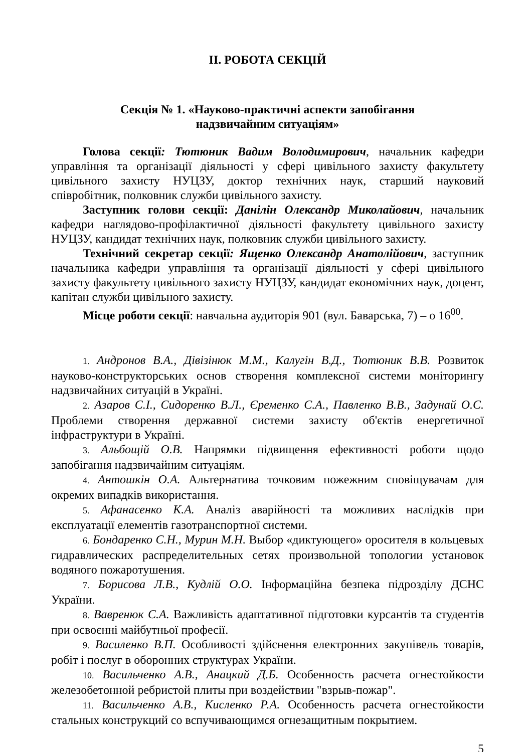ІІ. РОБОТА СЕКЦІЙ
Секція № 1. «Науково-практичні аспекти запобігання
надзвичайним ситуаціям»
Голова секції: Тютюник Вадим Володимирович, начальник кафедри управління та організації діяльності у сфері цивільного захисту факультету цивільного захисту НУЦЗУ, доктор технічних наук, старший науковий співробітник, полковник служби цивільного захисту.
Заступник голови секції: Данілін Олександр Миколайович, начальник кафедри наглядово-профілактичної діяльності факультету цивільного захисту НУЦЗУ, кандидат технічних наук, полковник служби цивільного захисту.
Технічний секретар секції: Ященко Олександр Анатолійович, заступник начальника кафедри управління та організації діяльності у сфері цивільного захисту факультету цивільного захисту НУЦЗУ, кандидат економічних наук, доцент, капітан служби цивільного захисту.
Місце роботи секції: навчальна аудиторія 901 (вул. Баварська, 7) – о 16<sup>00</sup>.
1. Андронов В.А., Дівізінюк М.М., Калугін В.Д., Тютюник В.В. Розвиток науково-конструкторських основ створення комплексної системи моніторингу надзвичайних ситуацій в Україні.
2. Азаров С.І., Сидоренко В.Л., Єременко С.А., Павленко В.В., Задунай О.С. Проблеми створення державної системи захисту об'єктів енергетичної інфраструктури в Україні.
3. Альбощій О.В. Напрямки підвищення ефективності роботи щодо запобігання надзвичайним ситуаціям.
4. Антошкін О.А. Альтернатива точковим пожежним сповіщувачам для окремих випадків використання.
5. Афанасенко К.А. Аналіз аварійності та можливих наслідків при експлуатації елементів газотранспортної системи.
6. Бондаренко С.Н., Мурин М.Н. Выбор «диктующего» оросителя в кольцевых гидравлических распределительных сетях произвольной топологии установок водяного пожаротушения.
7. Борисова Л.В., Кудлій О.О. Інформаційна безпека підрозділу ДСНС України.
8. Вавренюк С.А. Важливість адаптативної підготовки курсантів та студентів при освоєнні майбутньої професії.
9. Василенко В.П. Особливості здійснення електронних закупівель товарів, робіт і послуг в оборонних структурах України.
10. Васильченко А.В., Анацкий Д.Б. Особенность расчета огнестойкости железобетонной ребристой плиты при воздействии "взрыв-пожар".
11. Васильченко А.В., Кисленко Р.А. Особенность расчета огнестойкости стальных конструкций со вспучивающимся огнезащитным покрытием.
5